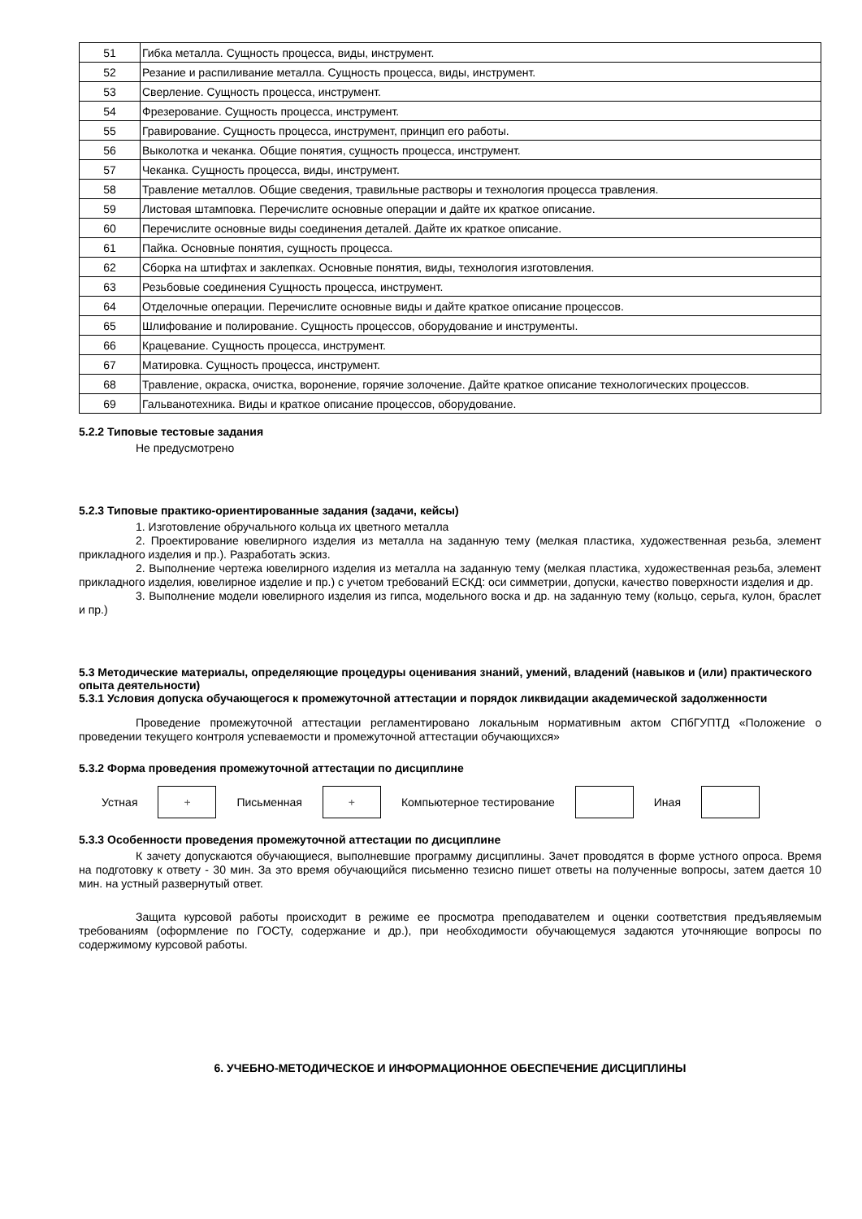| 51 | Гибка металла. Сущность процесса, виды, инструмент. |
| 52 | Резание и распиливание металла. Сущность процесса, виды, инструмент. |
| 53 | Сверление. Сущность процесса, инструмент. |
| 54 | Фрезерование. Сущность процесса, инструмент. |
| 55 | Гравирование. Сущность процесса, инструмент, принцип его работы. |
| 56 | Выколотка и чеканка. Общие понятия, сущность процесса, инструмент. |
| 57 | Чеканка. Сущность процесса, виды, инструмент. |
| 58 | Травление металлов. Общие сведения, травильные растворы и технология процесса травления. |
| 59 | Листовая штамповка. Перечислите основные операции и дайте их краткое описание. |
| 60 | Перечислите основные виды соединения деталей. Дайте их краткое описание. |
| 61 | Пайка. Основные понятия, сущность процесса. |
| 62 | Сборка на штифтах и заклепках. Основные понятия, виды, технология изготовления. |
| 63 | Резьбовые соединения Сущность процесса, инструмент. |
| 64 | Отделочные операции. Перечислите основные виды и дайте краткое описание процессов. |
| 65 | Шлифование и полирование. Сущность процессов, оборудование и инструменты. |
| 66 | Крацевание. Сущность процесса, инструмент. |
| 67 | Матировка. Сущность процесса, инструмент. |
| 68 | Травление, окраска, очистка, воронение, горячие золочение. Дайте краткое описание технологических процессов. |
| 69 | Гальванотехника. Виды и краткое описание процессов, оборудование. |
5.2.2 Типовые тестовые задания
Не предусмотрено
5.2.3 Типовые практико-ориентированные задания (задачи, кейсы)
1. Изготовление обручального кольца их цветного металла
2. Проектирование ювелирного изделия из металла на заданную тему (мелкая пластика, художественная резьба, элемент прикладного изделия и пр.). Разработать эскиз.
2. Выполнение чертежа ювелирного изделия из металла на заданную тему (мелкая пластика, художественная резьба, элемент прикладного изделия, ювелирное изделие и пр.) с учетом требований ЕСКД: оси симметрии, допуски, качество поверхности изделия и др.
3. Выполнение модели ювелирного изделия из гипса, модельного воска и др. на заданную тему (кольцо, серьга, кулон, браслет и пр.)
5.3 Методические материалы, определяющие процедуры оценивания знаний, умений, владений (навыков и (или) практического опыта деятельности)
5.3.1 Условия допуска обучающегося к промежуточной аттестации и порядок ликвидации академической задолженности
Проведение промежуточной аттестации регламентировано локальным нормативным актом СПбГУПТД «Положение о проведении текущего контроля успеваемости и промежуточной аттестации обучающихся»
5.3.2 Форма проведения промежуточной аттестации по дисциплине
Устная
+
Письменная
+
Компьютерное тестирование Иная
5.3.3 Особенности проведения промежуточной аттестации по дисциплине
К зачету допускаются обучающиеся, выполневшие программу дисциплины. Зачет проводятся в форме устного опроса. Время на подготовку к ответу - 30 мин. За это время обучающийся письменно тезисно пишет ответы на полученные вопросы, затем дается 10 мин. на устный развернутый ответ.
Защита курсовой работы происходит в режиме ее просмотра преподавателем и оценки соответствия предъявляемым требованиям (оформление по ГОСТу, содержание и др.), при необходимости обучающемуся задаются уточняющие вопросы по содержимому курсовой работы.
6. УЧЕБНО-МЕТОДИЧЕСКОЕ И ИНФОРМАЦИОННОЕ ОБЕСПЕЧЕНИЕ ДИСЦИПЛИНЫ